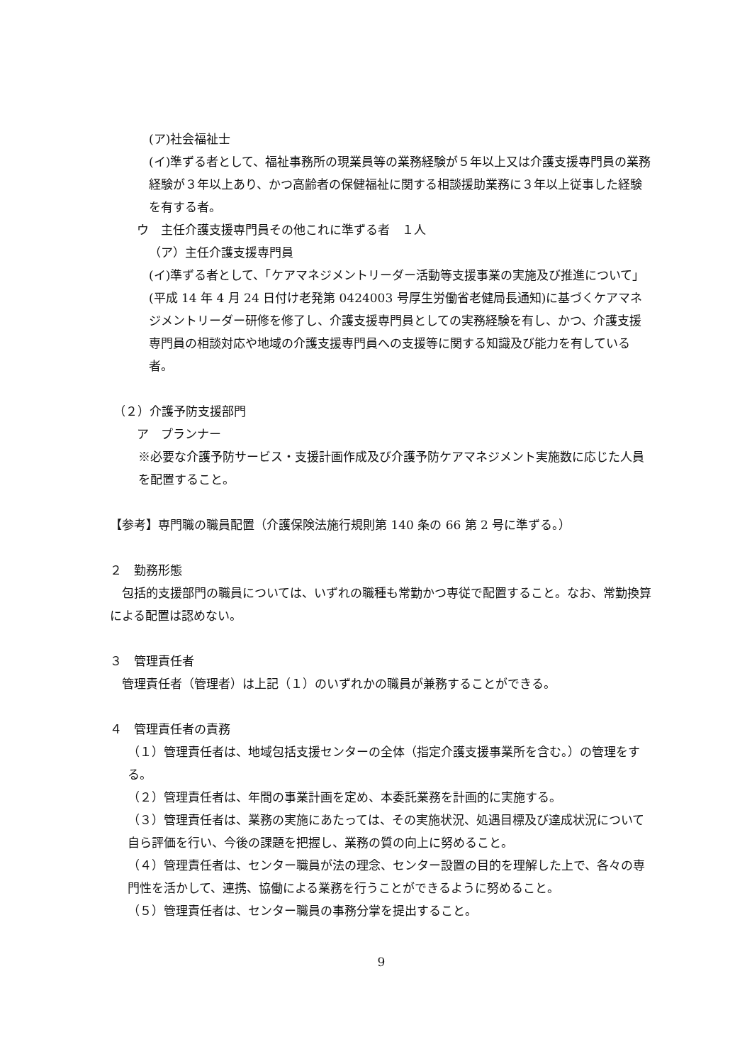(ア)社会福祉士
(イ)準ずる者として、福祉事務所の現業員等の業務経験が５年以上又は介護支援専門員の業務経験が３年以上あり、かつ高齢者の保健福祉に関する相談援助業務に３年以上従事した経験を有する者。
ウ　主任介護支援専門員その他これに準ずる者　１人
（ア）主任介護支援専門員
(イ)準ずる者として、「ケアマネジメントリーダー活動等支援事業の実施及び推進について」(平成 14 年 4 月 24 日付け老発第 0424003 号厚生労働省老健局長通知)に基づくケアマネジメントリーダー研修を修了し、介護支援専門員としての実務経験を有し、かつ、介護支援専門員の相談対応や地域の介護支援専門員への支援等に関する知識及び能力を有している者。
（２）介護予防支援部門
ア　プランナー
※必要な介護予防サービス・支援計画作成及び介護予防ケアマネジメント実施数に応じた人員を配置すること。
【参考】専門職の職員配置（介護保険法施行規則第 140 条の 66 第 2 号に準ずる。）
２　勤務形態
　包括的支援部門の職員については、いずれの職種も常勤かつ専従で配置すること。なお、常勤換算による配置は認めない。
３　管理責任者
　管理責任者（管理者）は上記（１）のいずれかの職員が兼務することができる。
４　管理責任者の責務
（１）管理責任者は、地域包括支援センターの全体（指定介護支援事業所を含む。）の管理をする。
（２）管理責任者は、年間の事業計画を定め、本委託業務を計画的に実施する。
（３）管理責任者は、業務の実施にあたっては、その実施状況、処遇目標及び達成状況について自ら評価を行い、今後の課題を把握し、業務の質の向上に努めること。
（４）管理責任者は、センター職員が法の理念、センター設置の目的を理解した上で、各々の専門性を活かして、連携、協働による業務を行うことができるように努めること。
（５）管理責任者は、センター職員の事務分掌を提出すること。
9